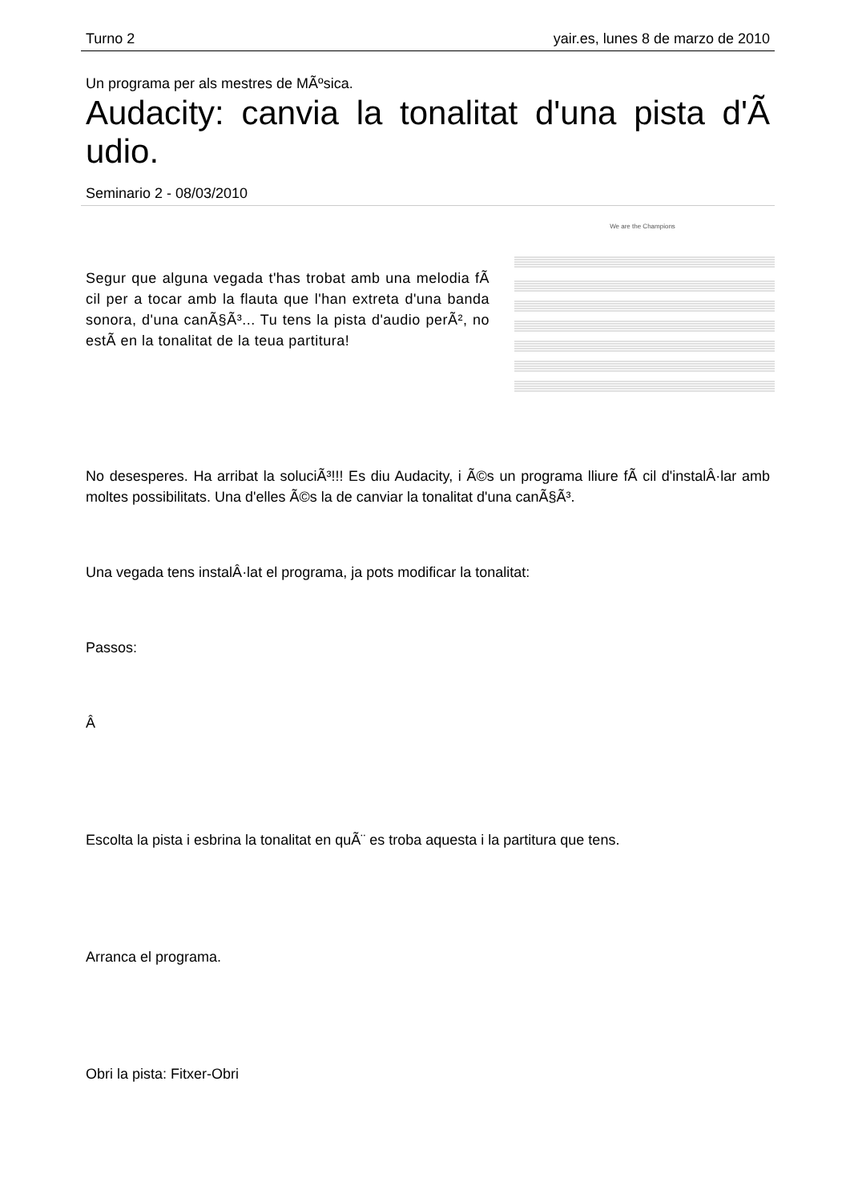Turno 2 yair.es, lunes 8 de marzo de 2010
Un programa per als mestres de MÃºsica.
Audacity: canvia la tonalitat d'una pista d'Ã udio.
Seminario 2 - 08/03/2010
Segur que alguna vegada t'has trobat amb una melodia fÃ cil per a tocar amb la flauta que l'han extreta d'una banda sonora, d'una canÃ§Ã³... Tu tens la pista d'audio perÃ², no estÃ en la tonalitat de la teua partitura!
We are the Champions
No desesperes. Ha arribat la soluciÃ³!!! Es diu Audacity, i Ã©s un programa lliure fÃ cil d'instalÂ·lar amb moltes possibilitats. Una d'elles Ã©s la de canviar la tonalitat d'una canÃ§Ã³.
Una vegada tens instalÂ·lat el programa, ja pots modificar la tonalitat:
Passos:
Â
Escolta la pista i esbrina la tonalitat en quÃ¨ es troba aquesta i la partitura que tens.
Arranca el programa.
Obri la pista: Fitxer-Obri